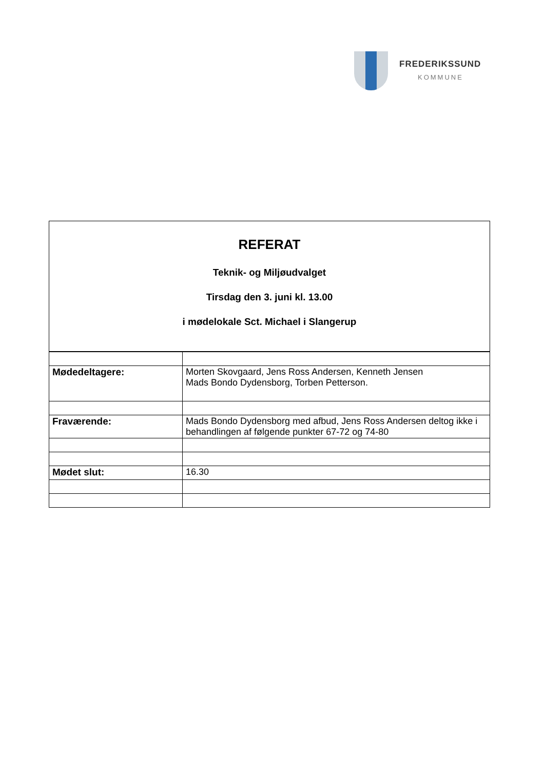FREDERIKSSUND
KOMMUNE
REFERAT
Teknik- og Miljøudvalget
Tirsdag den 3. juni kl. 13.00
i mødelokale Sct. Michael i Slangerup
| Mødedeltagere: | Morten Skovgaard, Jens Ross Andersen, Kenneth Jensen Mads Bondo Dydensborg, Torben Petterson. |
| Fraværende: | Mads Bondo Dydensborg med afbud, Jens Ross Andersen deltog ikke i behandlingen af følgende punkter 67-72 og 74-80 |
| Mødet slut: | 16.30 |